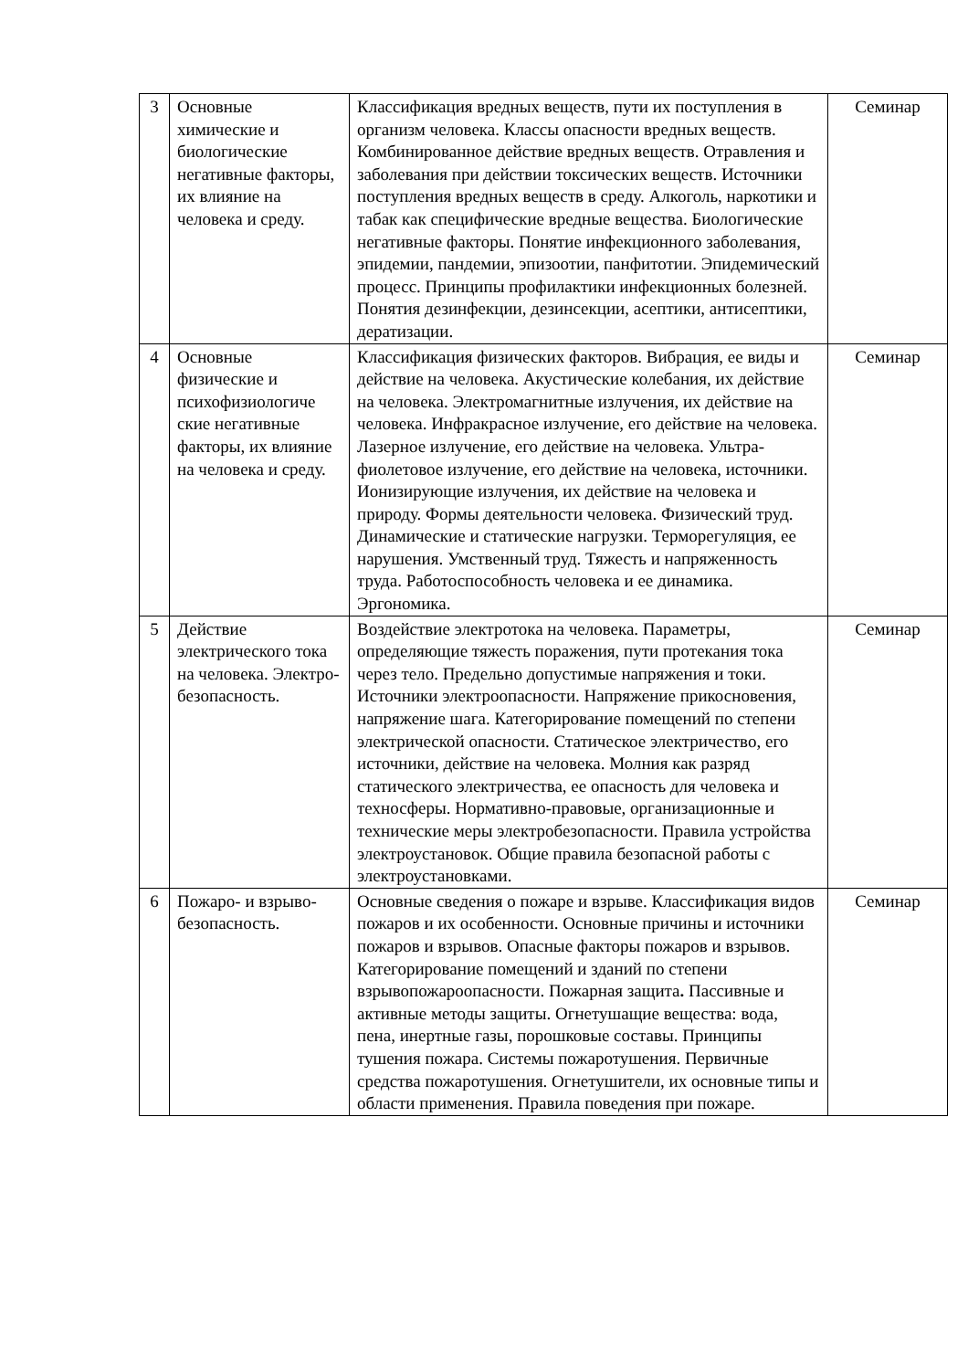| 3 | Основные химические и биологические негативные факторы, их влияние на человека и среду. | Классификация вредных веществ, пути их поступления в организм человека. Классы опасности вредных веществ. Комбинированное действие вредных веществ. Отравления и заболевания при действии токсических веществ. Источники поступления вредных веществ в среду. Алкоголь, наркотики и табак как специфические вредные вещества. Биологические негативные факторы. Понятие инфекционного заболевания, эпидемии, пандемии, эпизоотии, панфитотии. Эпидемический процесс. Принципы профилактики инфекционных болезней. Понятия дезинфекции, дезинсекции, асептики, антисептики, дератизации. | Семинар |
| 4 | Основные физические и психофизиологиче ские негативные факторы, их влияние на человека и среду. | Классификация физических факторов. Вибрация, ее виды и действие на человека. Акустические колебания, их действие на человека. Электромагнитные излучения, их действие на человека. Инфракрасное излучение, его действие на человека. Лазерное излучение, его действие на человека. Ультра-фиолетовое излучение, его действие на человека, источники. Ионизирующие излучения, их действие на человека и природу. Формы деятельности человека. Физический труд. Динамические и статические нагрузки. Терморегуляция, ее нарушения. Умственный труд. Тяжесть и напряженность труда. Работоспособность человека и ее динамика. Эргономика. | Семинар |
| 5 | Действие электрического тока на человека. Электро-безопасность. | Воздействие электротока на человека. Параметры, определяющие тяжесть поражения, пути протекания тока через тело. Предельно допустимые напряжения и токи. Источники электроопасности. Напряжение прикосновения, напряжение шага. Категорирование помещений по степени электрической опасности. Статическое электричество, его источники, действие на человека. Молния как разряд статического электричества, ее опасность для человека и техносферы. Нормативно-правовые, организационные и технические меры электробезопасности. Правила устройства электроустановок. Общие правила безопасной работы с электроустановками. | Семинар |
| 6 | Пожаро- и взрыво-безопасность. | Основные сведения о пожаре и взрыве. Классификация видов пожаров и их особенности. Основные причины и источники пожаров и взрывов. Опасные факторы пожаров и взрывов. Категорирование помещений и зданий по степени взрывопожароопасности. Пожарная защита . Пассивные и активные методы защиты. Огнетушащие вещества: вода, пена, инертные газы, порошковые составы. Принципы тушения пожара. Системы пожаротушения. Первичные средства пожаротушения. Огнетушители, их основные типы и области применения. Правила поведения при пожаре. | Семинар |